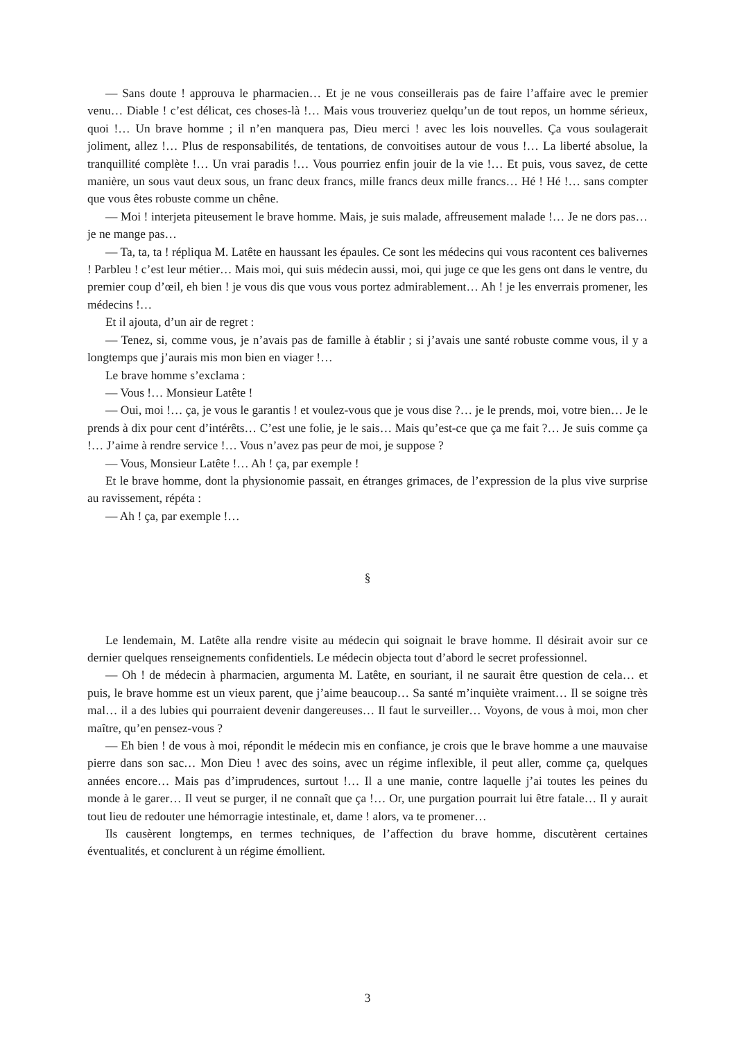— Sans doute ! approuva le pharmacien… Et je ne vous conseillerais pas de faire l’affaire avec le premier venu… Diable ! c’est délicat, ces choses-là !… Mais vous trouveriez quelqu’un de tout repos, un homme sérieux, quoi !… Un brave homme ; il n’en manquera pas, Dieu merci ! avec les lois nouvelles. Ça vous soulagerait joliment, allez !… Plus de responsabilités, de tentations, de convoitises autour de vous !… La liberté absolue, la tranquillité complète !… Un vrai paradis !… Vous pourriez enfin jouir de la vie !… Et puis, vous savez, de cette manière, un sous vaut deux sous, un franc deux francs, mille francs deux mille francs… Hé ! Hé !… sans compter que vous êtes robuste comme un chêne.
— Moi ! interjeta piteusement le brave homme. Mais, je suis malade, affreusement malade !… Je ne dors pas… je ne mange pas…
— Ta, ta, ta ! répliqua M. Latête en haussant les épaules. Ce sont les médecins qui vous racontent ces balivernes ! Parbleu ! c’est leur métier… Mais moi, qui suis médecin aussi, moi, qui juge ce que les gens ont dans le ventre, du premier coup d’œil, eh bien ! je vous dis que vous vous portez admirablement… Ah ! je les enverrais promener, les médecins !…
Et il ajouta, d’un air de regret :
— Tenez, si, comme vous, je n’avais pas de famille à établir ; si j’avais une santé robuste comme vous, il y a longtemps que j’aurais mis mon bien en viager !…
Le brave homme s’exclama :
— Vous !… Monsieur Latête !
— Oui, moi !… ça, je vous le garantis ! et voulez-vous que je vous dise ?… je le prends, moi, votre bien… Je le prends à dix pour cent d’intérêts… C’est une folie, je le sais… Mais qu’est-ce que ça me fait ?… Je suis comme ça !… J’aime à rendre service !… Vous n’avez pas peur de moi, je suppose ?
— Vous, Monsieur Latête !… Ah ! ça, par exemple !
Et le brave homme, dont la physionomie passait, en étranges grimaces, de l’expression de la plus vive surprise au ravissement, répéta :
— Ah ! ça, par exemple !…
§
Le lendemain, M. Latête alla rendre visite au médecin qui soignait le brave homme. Il désirait avoir sur ce dernier quelques renseignements confidentiels. Le médecin objecta tout d’abord le secret professionnel.
— Oh ! de médecin à pharmacien, argumenta M. Latête, en souriant, il ne saurait être question de cela… et puis, le brave homme est un vieux parent, que j’aime beaucoup… Sa santé m’inquiète vraiment… Il se soigne très mal… il a des lubies qui pourraient devenir dangereuses… Il faut le surveiller… Voyons, de vous à moi, mon cher maître, qu’en pensez-vous ?
— Eh bien ! de vous à moi, répondit le médecin mis en confiance, je crois que le brave homme a une mauvaise pierre dans son sac… Mon Dieu ! avec des soins, avec un régime inflexible, il peut aller, comme ça, quelques années encore… Mais pas d’imprudences, surtout !… Il a une manie, contre laquelle j’ai toutes les peines du monde à le garer… Il veut se purger, il ne connaît que ça !… Or, une purgation pourrait lui être fatale… Il y aurait tout lieu de redouter une hémorragie intestinale, et, dame ! alors, va te promener…
Ils causèrent longtemps, en termes techniques, de l’affection du brave homme, discutèrent certaines éventualités, et conclurent à un régime émollient.
3